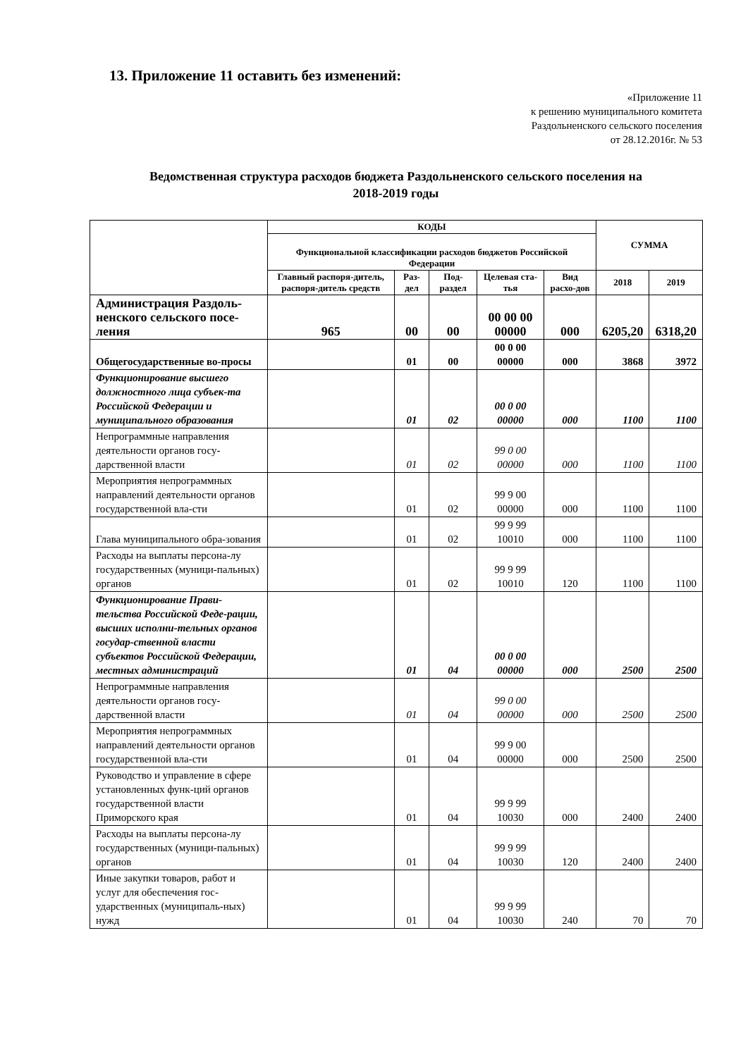13. Приложение 11 оставить без изменений:
«Приложение 11
к решению муниципального комитета
Раздольненского сельского поселения
от 28.12.2016г. № 53
Ведомственная структура расходов бюджета Раздольненского сельского поселения на
2018-2019 годы
| | КОДЫ | | | | | СУММА | |
| --- | --- | --- | --- | --- | --- | --- | --- |
| | Функциональной классификации расходов бюджетов Российской Федерации | | | | | | |
| | Главный распоря-дитель, распоря-дитель средств | Раз-дел | Под-раздел | Целевая ста-тья | Вид расхо-дов | 2018 | 2019 |
| Администрация Раздоль-ненского сельского посе-ления | 965 | 00 | 00 | 00 00 00 00000 | 000 | 6205,20 | 6318,20 |
| Общегосударственные во-просы | | 01 | 00 | 00 0 00 00000 | 000 | 3868 | 3972 |
| Функционирование высшего должностного лица субъек-та Российской Федерации и муниципального образования | | 01 | 02 | 00 0 00 00000 | 000 | 1100 | 1100 |
| Непрограммные направления деятельности органов госу-дарственной власти | | 01 | 02 | 99 0 00 00000 | 000 | 1100 | 1100 |
| Мероприятия непрограммных направлений деятельности органов государственной вла-сти | | 01 | 02 | 99 9 00 00000 | 000 | 1100 | 1100 |
| Глава муниципального обра-зования | | 01 | 02 | 99 9 99 10010 | 000 | 1100 | 1100 |
| Расходы на выплаты персона-лу государственных (муници-пальных) органов | | 01 | 02 | 99 9 99 10010 | 120 | 1100 | 1100 |
| Функционирование Прави-тельства Российской Феде-рации, высших исполни-тельных органов государ-ственной власти субъектов Российской Федерации, местных администраций | | 01 | 04 | 00 0 00 00000 | 000 | 2500 | 2500 |
| Непрограммные направления деятельности органов госу-дарственной власти | | 01 | 04 | 99 0 00 00000 | 000 | 2500 | 2500 |
| Мероприятия непрограммных направлений деятельности органов государственной вла-сти | | 01 | 04 | 99 9 00 00000 | 000 | 2500 | 2500 |
| Руководство и управление в сфере установленных функ-ций органов государственной власти Приморского края | | 01 | 04 | 99 9 99 10030 | 000 | 2400 | 2400 |
| Расходы на выплаты персона-лу государственных (муници-пальных) органов | | 01 | 04 | 99 9 99 10030 | 120 | 2400 | 2400 |
| Иные закупки товаров, работ и услуг для обеспечения гос-ударственных (муниципаль-ных) нужд | | 01 | 04 | 99 9 99 10030 | 240 | 70 | 70 |